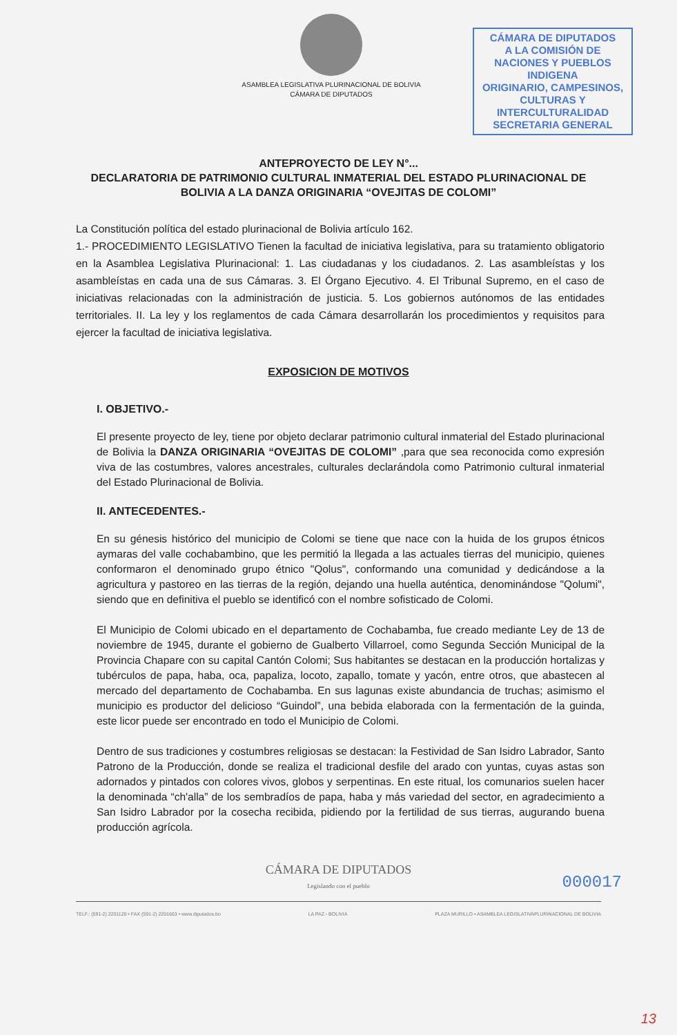ASAMBLEA LEGISLATIVA PLURINACIONAL DE BOLIVIA
CÁMARA DE DIPUTADOS
CÁMARA DE DIPUTADOS
A LA COMISIÓN DE
NACIONES Y PUEBLOS INDIGENA
ORIGINARIO, CAMPESINOS,
CULTURAS Y INTERCULTURALIDAD
SECRETARIA GENERAL
ANTEPROYECTO DE LEY N°...
DECLARATORIA DE PATRIMONIO CULTURAL INMATERIAL DEL ESTADO PLURINACIONAL DE BOLIVIA A LA DANZA ORIGINARIA “OVEJITAS DE COLOMI”
La Constitución política del estado plurinacional de Bolivia artículo 162.
1.- PROCEDIMIENTO LEGISLATIVO Tienen la facultad de iniciativa legislativa, para su tratamiento obligatorio en la Asamblea Legislativa Plurinacional: 1. Las ciudadanas y los ciudadanos. 2. Las asambleístas y los asambleístas en cada una de sus Cámaras. 3. El Órgano Ejecutivo. 4. El Tribunal Supremo, en el caso de iniciativas relacionadas con la administración de justicia. 5. Los gobiernos autónomos de las entidades territoriales. II. La ley y los reglamentos de cada Cámara desarrollarán los procedimientos y requisitos para ejercer la facultad de iniciativa legislativa.
EXPOSICION DE MOTIVOS
I. OBJETIVO.-
El presente proyecto de ley, tiene por objeto declarar patrimonio cultural inmaterial del Estado plurinacional de Bolivia la DANZA ORIGINARIA “OVEJITAS DE COLOMI” ,para que sea reconocida como expresión viva de las costumbres, valores ancestrales, culturales declarándola como Patrimonio cultural inmaterial del Estado Plurinacional de Bolivia.
II. ANTECEDENTES.-
En su génesis histórico del municipio de Colomi se tiene que nace con la huida de los grupos étnicos aymaras del valle cochabambino, que les permitió la llegada a las actuales tierras del municipio, quienes conformaron el denominado grupo étnico "Qolus", conformando una comunidad y dedicándose a la agricultura y pastoreo en las tierras de la región, dejando una huella auténtica, denominándose "Qolumi", siendo que en definitiva el pueblo se identificó con el nombre sofisticado de Colomi.
El Municipio de Colomi ubicado en el departamento de Cochabamba, fue creado mediante Ley de 13 de noviembre de 1945, durante el gobierno de Gualberto Villarroel, como Segunda Sección Municipal de la Provincia Chapare con su capital Cantón Colomi; Sus habitantes se destacan en la producción hortalizas y tubérculos de papa, haba, oca, papaliza, locoto, zapallo, tomate y yacón, entre otros, que abastecen al mercado del departamento de Cochabamba. En sus lagunas existe abundancia de truchas; asimismo el municipio es productor del delicioso “Guindol”, una bebida elaborada con la fermentación de la guinda, este licor puede ser encontrado en todo el Municipio de Colomi.
Dentro de sus tradiciones y costumbres religiosas se destacan: la Festividad de San Isidro Labrador, Santo Patrono de la Producción, donde se realiza el tradicional desfile del arado con yuntas, cuyas astas son adornados y pintados con colores vivos, globos y serpentinas. En este ritual, los comunarios suelen hacer la denominada “ch'alla” de los sembradíos de papa, haba y más variedad del sector, en agradecimiento a San Isidro Labrador por la cosecha recibida, pidiendo por la fertilidad de sus tierras, augurando buena producción agrícola.
000017
CÁMARA DE DIPUTADOS
Legislando con el pueblo
TELF.: (591-2) 2201120 • FAX (591-2) 2201663 • www.diputados.bo LA PAZ - BOLIVIA PLAZA MURILLO • ASAMBLEA LEGISLATIVAPLURINACIONAL DE BOLIVIA
13